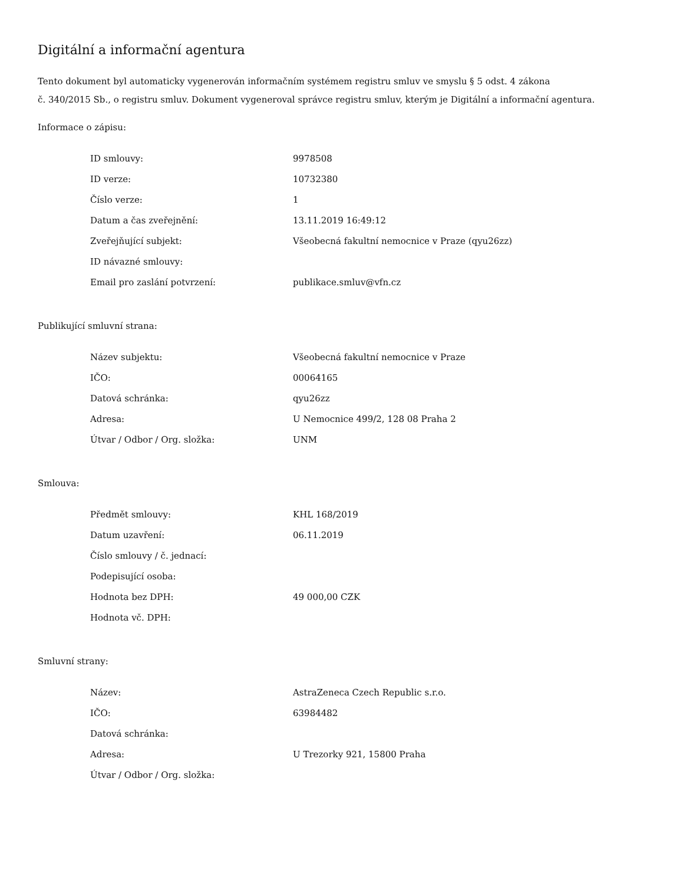Digitální a informační agentura
Tento dokument byl automaticky vygenerován informačním systémem registru smluv ve smyslu § 5 odst. 4 zákona
č. 340/2015 Sb., o registru smluv. Dokument vygeneroval správce registru smluv, kterým je Digitální a informační agentura.
Informace o zápisu:
| ID smlouvy: | 9978508 |
| ID verze: | 10732380 |
| Číslo verze: | 1 |
| Datum a čas zveřejnění: | 13.11.2019 16:49:12 |
| Zveřejňující subjekt: | Všeobecná fakultní nemocnice v Praze (qyu26zz) |
| ID návazné smlouvy: | |
| Email pro zaslání potvrzení: | publikace.smluv@vfn.cz |
Publikující smluvní strana:
| Název subjektu: | Všeobecná fakultní nemocnice v Praze |
| IČO: | 00064165 |
| Datová schránka: | qyu26zz |
| Adresa: | U Nemocnice 499/2, 128 08 Praha 2 |
| Útvar / Odbor / Org. složka: | UNM |
Smlouva:
| Předmět smlouvy: | KHL 168/2019 |
| Datum uzavření: | 06.11.2019 |
| Číslo smlouvy / č. jednací: | |
| Podepisující osoba: | |
| Hodnota bez DPH: | 49 000,00 CZK |
| Hodnota vč. DPH: | |
Smluvní strany:
| Název: | AstraZeneca Czech Republic s.r.o. |
| IČO: | 63984482 |
| Datová schránka: | |
| Adresa: | U Trezorky 921, 15800 Praha |
| Útvar / Odbor / Org. složka: | |